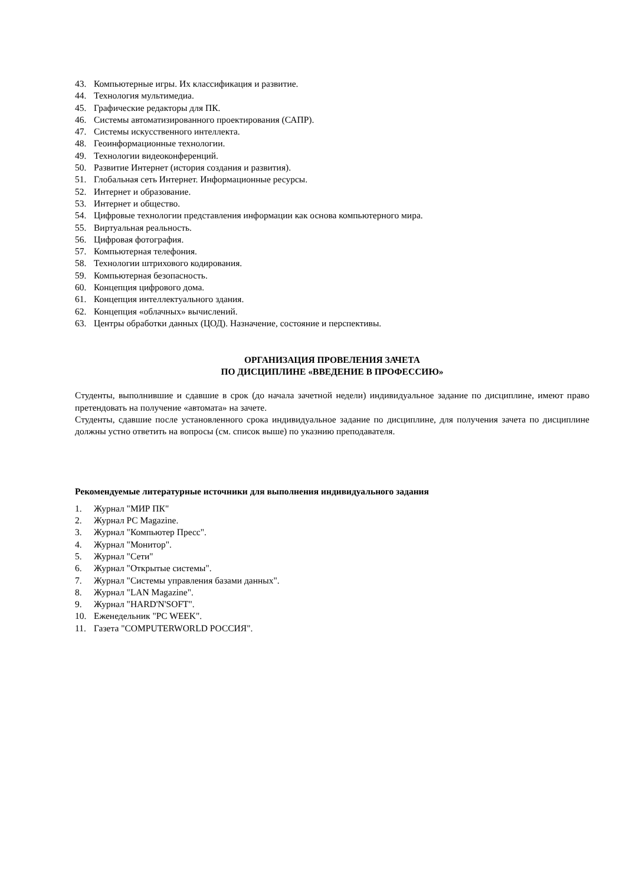43. Компьютерные игры. Их классификация и развитие.
44. Технология мультимедиа.
45. Графические редакторы для ПК.
46. Системы автоматизированного проектирования (САПР).
47. Системы искусственного интеллекта.
48. Геоинформационные технологии.
49. Технологии видеоконференций.
50. Развитие Интернет (история создания и развития).
51. Глобальная сеть Интернет. Информационные ресурсы.
52. Интернет и образование.
53. Интернет и общество.
54. Цифровые технологии представления информации как основа компьютерного мира.
55. Виртуальная реальность.
56. Цифровая фотография.
57. Компьютерная телефония.
58. Технологии штрихового кодирования.
59. Компьютерная безопасность.
60. Концепция цифрового дома.
61. Концепция интеллектуального здания.
62. Концепция «облачных» вычислений.
63. Центры обработки данных (ЦОД). Назначение, состояние и перспективы.
ОРГАНИЗАЦИЯ ПРОВЕЛЕНИЯ ЗАЧЕТА
ПО ДИСЦИПЛИНЕ «ВВЕДЕНИЕ В ПРОФЕССИЮ»
Студенты, выполнившие и сдавшие в срок (до начала зачетной недели) индивидуальное задание по дисциплине, имеют право претендовать на получение «автомата» на зачете.
Студенты, сдавшие после установленного срока индивидуальное задание по дисциплине, для получения зачета по дисциплине должны устно ответить на вопросы (см. список выше) по указнию преподавателя.
Рекомендуемые литературные источники для выполнения индивидуального задания
1. Журнал "МИР ПК"
2. Журнал PC Magazine.
3. Журнал "Компьютер Пресс".
4. Журнал "Монитор".
5. Журнал "Сети"
6. Журнал "Открытые системы".
7. Журнал "Системы управления базами данных".
8. Журнал "LAN Magazine".
9. Журнал "HARD'N'SOFT".
10. Еженедельник "PC WEEK".
11. Газета "COMPUTERWORLD РОССИЯ".